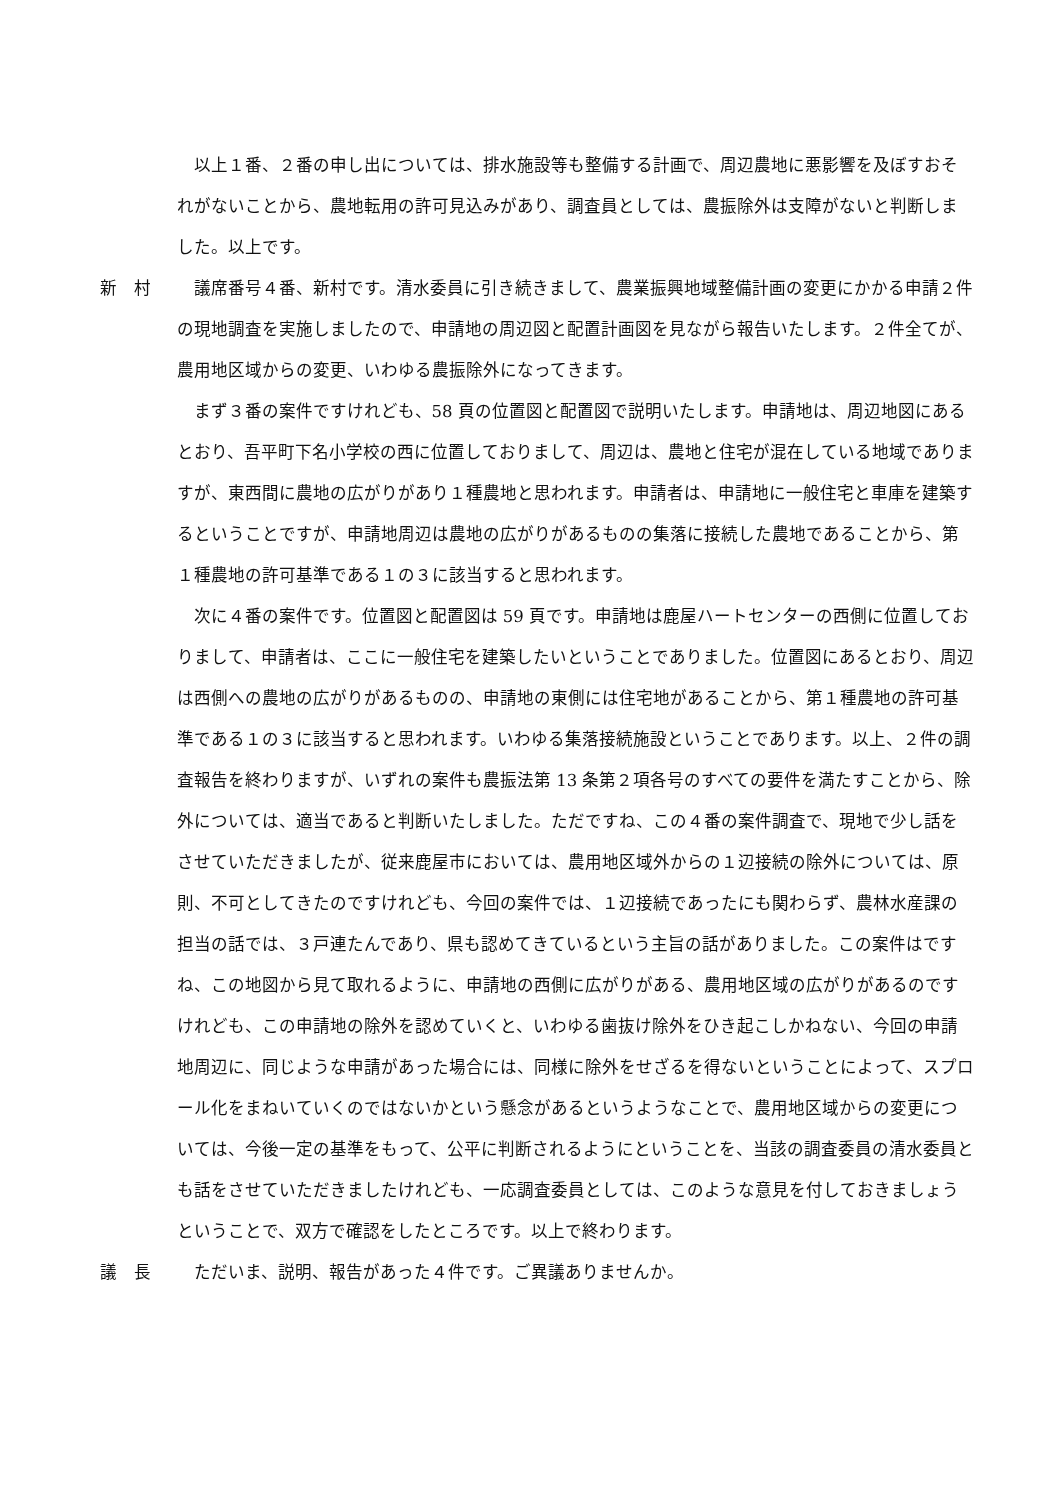以上１番、２番の申し出については、排水施設等も整備する計画で、周辺農地に悪影響を及ぼすおそれがないことから、農地転用の許可見込みがあり、調査員としては、農振除外は支障がないと判断しました。以上です。
新　村 議席番号４番、新村です。清水委員に引き続きまして、農業振興地域整備計画の変更にかかる申請２件の現地調査を実施しましたので、申請地の周辺図と配置計画図を見ながら報告いたします。２件全てが、農用地区域からの変更、いわゆる農振除外になってきます。
まず３番の案件ですけれども、58 頁の位置図と配置図で説明いたします。申請地は、周辺地図にあるとおり、吾平町下名小学校の西に位置しておりまして、周辺は、農地と住宅が混在している地域でありますが、東西間に農地の広がりがあり１種農地と思われます。申請者は、申請地に一般住宅と車庫を建築するということですが、申請地周辺は農地の広がりがあるものの集落に接続した農地であることから、第１種農地の許可基準である１の３に該当すると思われます。
次に４番の案件です。位置図と配置図は 59 頁です。申請地は鹿屋ハートセンターの西側に位置しておりまして、申請者は、ここに一般住宅を建築したいということでありました。位置図にあるとおり、周辺は西側への農地の広がりがあるものの、申請地の東側には住宅地があることから、第１種農地の許可基準である１の３に該当すると思われます。いわゆる集落接続施設ということであります。以上、２件の調査報告を終わりますが、いずれの案件も農振法第 13 条第２項各号のすべての要件を満たすことから、除外については、適当であると判断いたしました。ただですね、この４番の案件調査で、現地で少し話をさせていただきましたが、従来鹿屋市においては、農用地区域外からの１辺接続の除外については、原則、不可としてきたのですけれども、今回の案件では、１辺接続であったにも関わらず、農林水産課の担当の話では、３戸連たんであり、県も認めてきているという主旨の話がありました。この案件はですね、この地図から見て取れるように、申請地の西側に広がりがある、農用地区域の広がりがあるのですけれども、この申請地の除外を認めていくと、いわゆる歯抜け除外をひき起こしかねない、今回の申請地周辺に、同じような申請があった場合には、同様に除外をせざるを得ないということによって、スプロール化をまねいていくのではないかという懸念があるというようなことで、農用地区域からの変更については、今後一定の基準をもって、公平に判断されるようにということを、当該の調査委員の清水委員とも話をさせていただきましたけれども、一応調査委員としては、このような意見を付しておきましょうということで、双方で確認をしたところです。以上で終わります。
議　長 ただいま、説明、報告があった４件です。ご異議ありませんか。